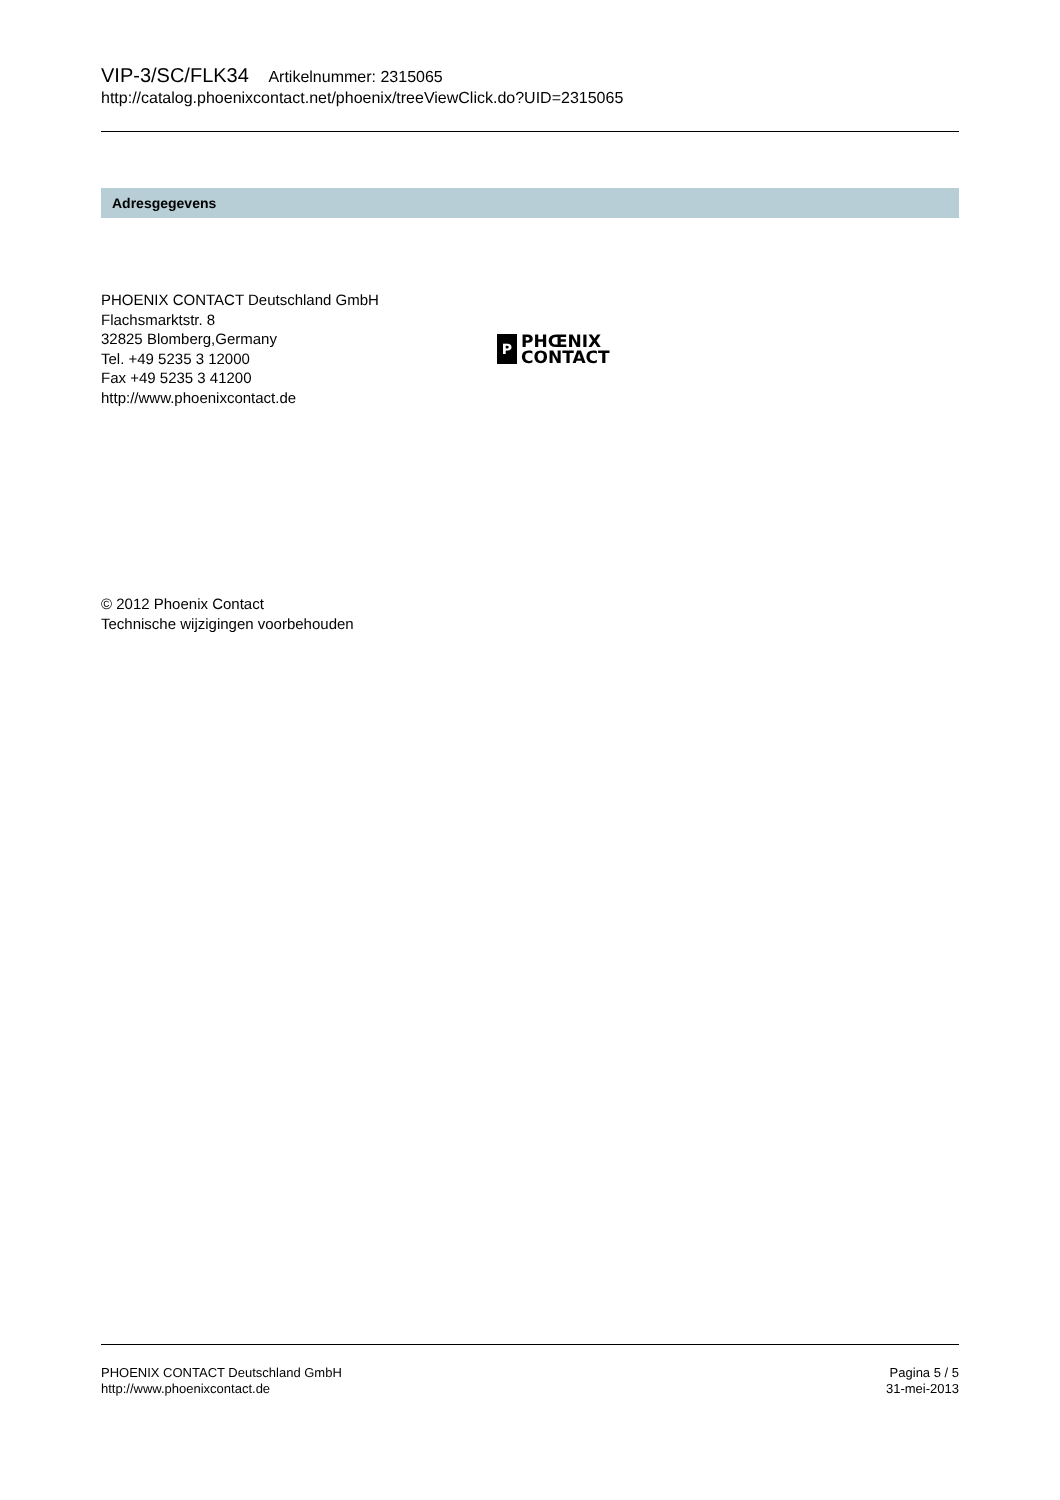VIP-3/SC/FLK34 Artikelnummer: 2315065
http://catalog.phoenixcontact.net/phoenix/treeViewClick.do?UID=2315065
Adresgegevens
PHOENIX CONTACT Deutschland GmbH
Flachsmarktstr. 8
32825 Blomberg,Germany
Tel. +49 5235 3 12000
Fax +49 5235 3 41200
http://www.phoenixcontact.de
P
PHŒNIX
CONTACT
© 2012 Phoenix Contact
Technische wijzigingen voorbehouden
PHOENIX CONTACT Deutschland GmbH
http://www.phoenixcontact.de
Pagina 5 / 5
31-mei-2013